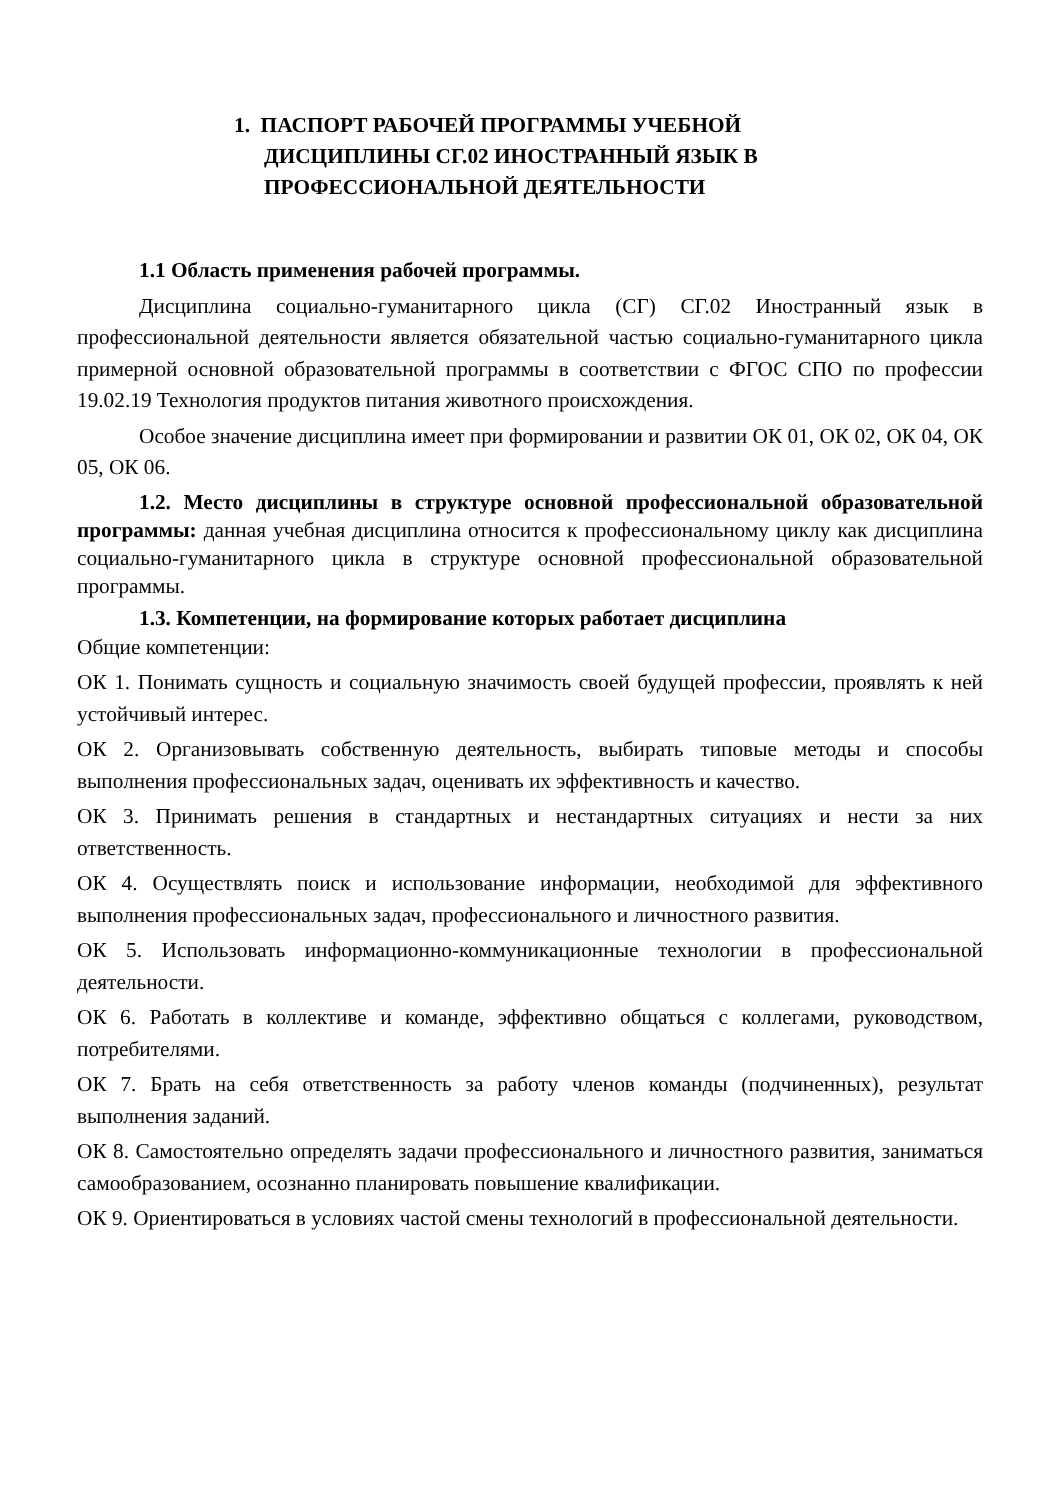1. ПАСПОРТ РАБОЧЕЙ ПРОГРАММЫ УЧЕБНОЙ
ДИСЦИПЛИНЫ СГ.02 ИНОСТРАННЫЙ ЯЗЫК В
ПРОФЕССИОНАЛЬНОЙ ДЕЯТЕЛЬНОСТИ
1.1 Область применения рабочей программы.
Дисциплина социально-гуманитарного цикла (СГ) СГ.02 Иностранный язык в профессиональной деятельности является обязательной частью социально-гуманитарного цикла примерной основной образовательной программы в соответствии с ФГОС СПО по профессии 19.02.19 Технология продуктов питания животного происхождения.
Особое значение дисциплина имеет при формировании и развитии ОК 01, ОК 02, ОК 04, ОК 05, ОК 06.
1.2. Место дисциплины в структуре основной профессиональной образовательной программы: данная учебная дисциплина относится к профессиональному циклу как дисциплина социально-гуманитарного цикла в структуре основной профессиональной образовательной программы.
1.3. Компетенции, на формирование которых работает дисциплина
Общие компетенции:
ОК 1. Понимать сущность и социальную значимость своей будущей профессии, проявлять к ней устойчивый интерес.
ОК 2. Организовывать собственную деятельность, выбирать типовые методы и способы выполнения профессиональных задач, оценивать их эффективность и качество.
ОК 3. Принимать решения в стандартных и нестандартных ситуациях и нести за них ответственность.
ОК 4. Осуществлять поиск и использование информации, необходимой для эффективного выполнения профессиональных задач, профессионального и личностного развития.
ОК 5. Использовать информационно-коммуникационные технологии в профессиональной деятельности.
ОК 6. Работать в коллективе и команде, эффективно общаться с коллегами, руководством, потребителями.
ОК 7. Брать на себя ответственность за работу членов команды (подчиненных), результат выполнения заданий.
ОК 8. Самостоятельно определять задачи профессионального и личностного развития, заниматься самообразованием, осознанно планировать повышение квалификации.
ОК 9. Ориентироваться в условиях частой смены технологий в профессиональной деятельности.